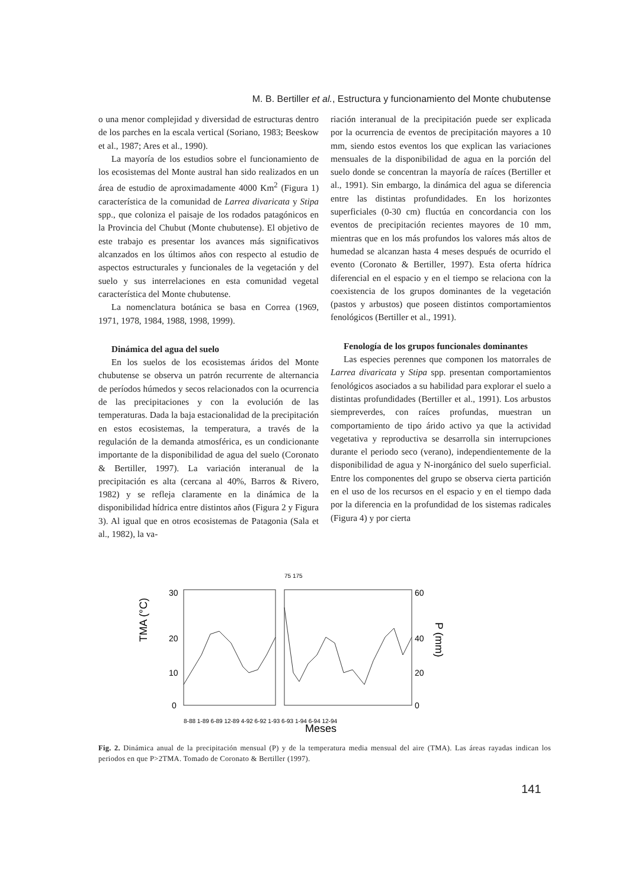M. B. Bertiller et al., Estructura y funcionamiento del Monte chubutense
o una menor complejidad y diversidad de estructuras dentro de los parches en la escala vertical (Soriano, 1983; Beeskow et al., 1987; Ares et al., 1990).
La mayoría de los estudios sobre el funcionamiento de los ecosistemas del Monte austral han sido realizados en un área de estudio de aproximadamente 4000 Km<sup>2</sup> (Figura 1) característica de la comunidad de Larrea divaricata y Stipa spp., que coloniza el paisaje de los rodados patagónicos en la Provincia del Chubut (Monte chubutense). El objetivo de este trabajo es presentar los avances más significativos alcanzados en los últimos años con respecto al estudio de aspectos estructurales y funcionales de la vegetación y del suelo y sus interrelaciones en esta comunidad vegetal característica del Monte chubutense.
La nomenclatura botánica se basa en Correa (1969, 1971, 1978, 1984, 1988, 1998, 1999).
Dinámica del agua del suelo
En los suelos de los ecosistemas áridos del Monte chubutense se observa un patrón recurrente de alternancia de períodos húmedos y secos relacionados con la ocurrencia de las precipitaciones y con la evolución de las temperaturas. Dada la baja estacionalidad de la precipitación en estos ecosistemas, la temperatura, a través de la regulación de la demanda atmosférica, es un condicionante importante de la disponibilidad de agua del suelo (Coronato & Bertiller, 1997). La variación interanual de la precipitación es alta (cercana al 40%, Barros & Rivero, 1982) y se refleja claramente en la dinámica de la disponibilidad hídrica entre distintos años (Figura 2 y Figura 3). Al igual que en otros ecosistemas de Patagonia (Sala et al., 1982), la va-
riación interanual de la precipitación puede ser explicada por la ocurrencia de eventos de precipitación mayores a 10 mm, siendo estos eventos los que explican las variaciones mensuales de la disponibilidad de agua en la porción del suelo donde se concentran la mayoría de raíces (Bertiller et al., 1991). Sin embargo, la dinámica del agua se diferencia entre las distintas profundidades. En los horizontes superficiales (0-30 cm) fluctúa en concordancia con los eventos de precipitación recientes mayores de 10 mm, mientras que en los más profundos los valores más altos de humedad se alcanzan hasta 4 meses después de ocurrido el evento (Coronato & Bertiller, 1997). Esta oferta hídrica diferencial en el espacio y en el tiempo se relaciona con la coexistencia de los grupos dominantes de la vegetación (pastos y arbustos) que poseen distintos comportamientos fenológicos (Bertiller et al., 1991).
Fenología de los grupos funcionales dominantes
Las especies perennes que componen los matorrales de Larrea divaricata y Stipa spp. presentan comportamientos fenológicos asociados a su habilidad para explorar el suelo a distintas profundidades (Bertiller et al., 1991). Los arbustos siempreverdes, con raíces profundas, muestran un comportamiento de tipo árido activo ya que la actividad vegetativa y reproductiva se desarrolla sin interrupciones durante el periodo seco (verano), independientemente de la disponibilidad de agua y N-inorgánico del suelo superficial. Entre los componentes del grupo se observa cierta partición en el uso de los recursos en el espacio y en el tiempo dada por la diferencia en la profundidad de los sistemas radicales (Figura 4) y por cierta
TMA (°C)
30
20
10
0
60
40
20
0
P (mm)
8-88 1-89 6-89 12-89 4-92 6-92 1-93 6-93 1-94 6-94 12-94
Meses
75 175
Fig. 2. Dinámica anual de la precipitación mensual (P) y de la temperatura media mensual del aire (TMA). Las áreas rayadas indican los periodos en que P>2TMA. Tomado de Coronato & Bertiller (1997).
141